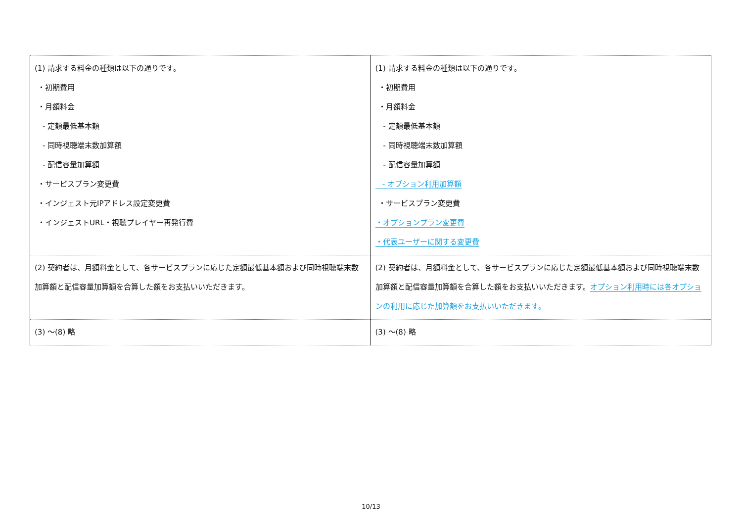| (1) 請求する料金の種類は以下の通りです。 ・初期費用 ・月額料金 - 定額最低基本額 - 同時視聴端末数加算額 - 配信容量加算額 ・サービスプラン変更費 ・インジェスト元IPアドレス設定変更費 ・インジェストURL・視聴プレイヤー再発行費 | (1) 請求する料金の種類は以下の通りです。 ・初期費用 ・月額料金 - 定額最低基本額 - 同時視聴端末数加算額 - 配信容量加算額 - オプション利用加算額 ・サービスプラン変更費 ・オプションプラン変更費 ・代表ユーザーに関する変更費 |
| (2) 契約者は、月額料金として、各サービスプランに応じた定額最低基本額および同時視聴端末数加算額と配信容量加算額を合算した額をお支払いいただきます。 | (2) 契約者は、月額料金として、各サービスプランに応じた定額最低基本額および同時視聴端末数加算額と配信容量加算額を合算した額をお支払いいただきます。 オプション利用時には各オプションの利用に応じた加算額をお支払いいただきます。 |
| (3) ～(8) 略 | (3) ～(8) 略 |
10/13